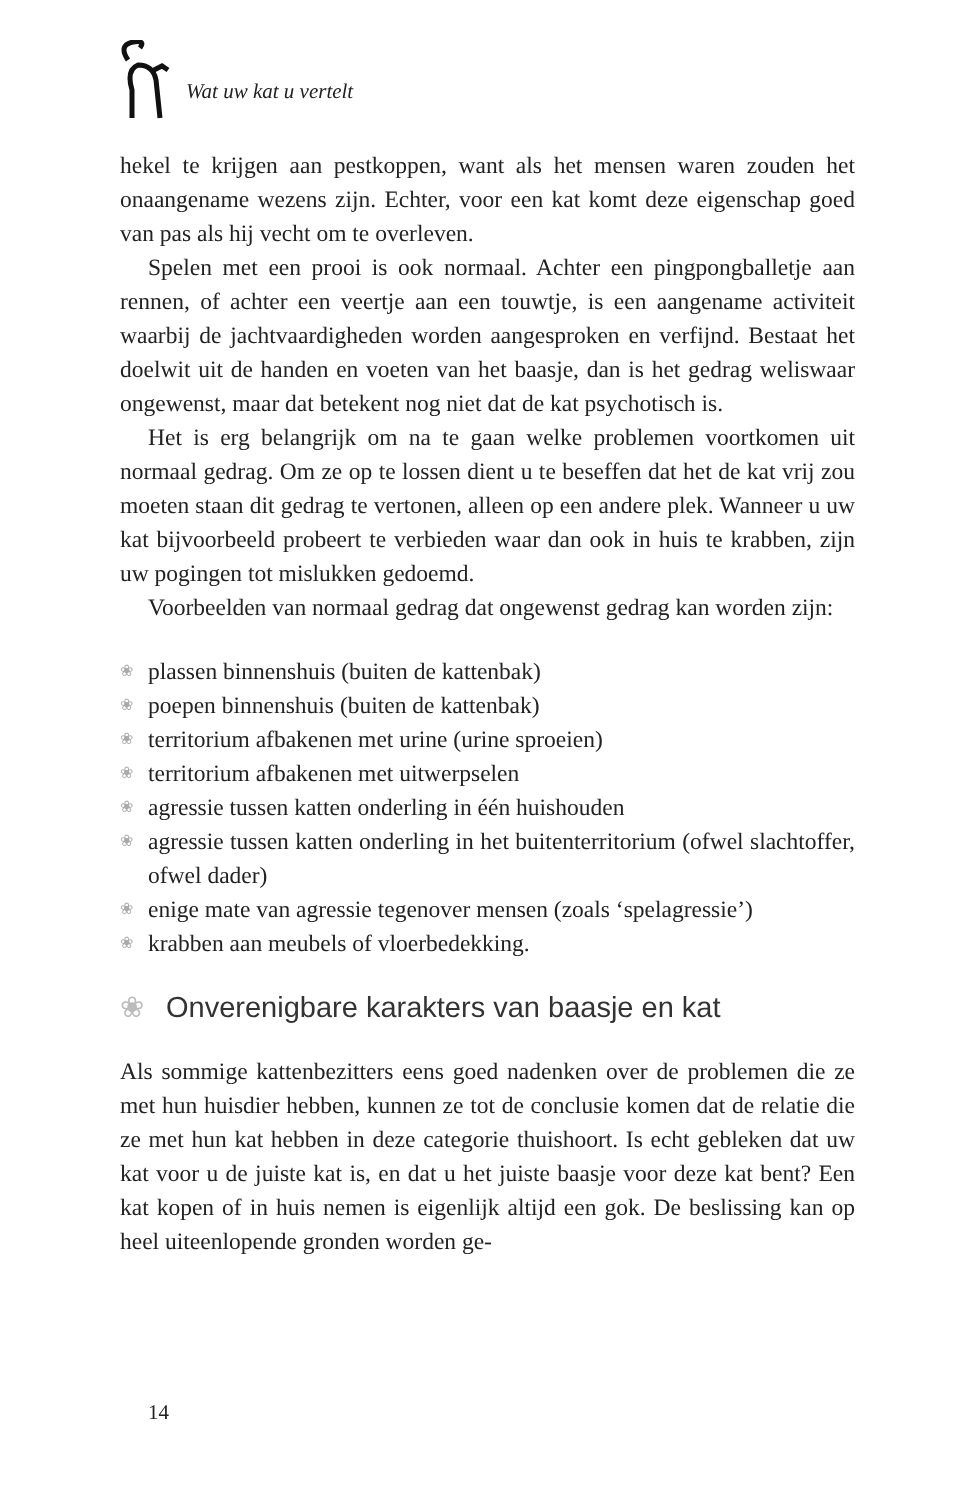Wat uw kat u vertelt
hekel te krijgen aan pestkoppen, want als het mensen waren zouden het onaangename wezens zijn. Echter, voor een kat komt deze eigenschap goed van pas als hij vecht om te overleven.
Spelen met een prooi is ook normaal. Achter een pingpongballetje aan rennen, of achter een veertje aan een touwtje, is een aangename activiteit waarbij de jachtvaardigheden worden aangesproken en verfijnd. Bestaat het doelwit uit de handen en voeten van het baasje, dan is het gedrag weliswaar ongewenst, maar dat betekent nog niet dat de kat psychotisch is.
Het is erg belangrijk om na te gaan welke problemen voortkomen uit normaal gedrag. Om ze op te lossen dient u te beseffen dat het de kat vrij zou moeten staan dit gedrag te vertonen, alleen op een andere plek. Wanneer u uw kat bijvoorbeeld probeert te verbieden waar dan ook in huis te krabben, zijn uw pogingen tot mislukken gedoemd.
Voorbeelden van normaal gedrag dat ongewenst gedrag kan worden zijn:
❀ plassen binnenshuis (buiten de kattenbak)
❀ poepen binnenshuis (buiten de kattenbak)
❀ territorium afbakenen met urine (urine sproeien)
❀ territorium afbakenen met uitwerpselen
❀ agressie tussen katten onderling in één huishouden
❀ agressie tussen katten onderling in het buitenterritorium (ofwel slachtoffer, ofwel dader)
❀ enige mate van agressie tegenover mensen (zoals ‘spelagressie’)
❀ krabben aan meubels of vloerbedekking.
❀ Onverenigbare karakters van baasje en kat
Als sommige kattenbezitters eens goed nadenken over de problemen die ze met hun huisdier hebben, kunnen ze tot de conclusie komen dat de relatie die ze met hun kat hebben in deze categorie thuishoort. Is echt gebleken dat uw kat voor u de juiste kat is, en dat u het juiste baasje voor deze kat bent? Een kat kopen of in huis nemen is eigenlijk altijd een gok. De beslissing kan op heel uiteenlopende gronden worden ge-
14